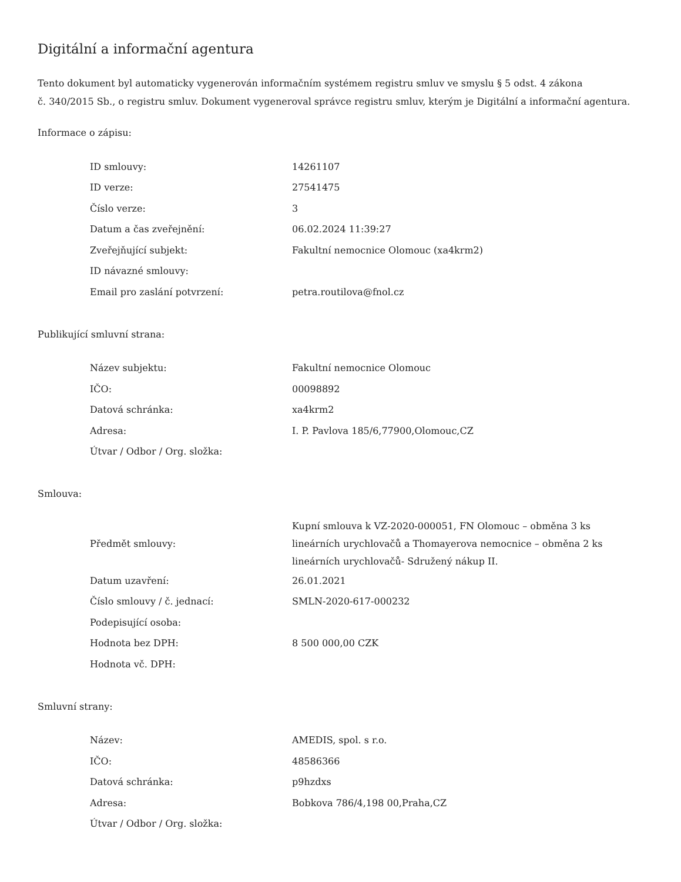Digitální a informační agentura
Tento dokument byl automaticky vygenerován informačním systémem registru smluv ve smyslu § 5 odst. 4 zákona
č. 340/2015 Sb., o registru smluv. Dokument vygeneroval správce registru smluv, kterým je Digitální a informační agentura.
Informace o zápisu:
| ID smlouvy: | 14261107 |
| ID verze: | 27541475 |
| Číslo verze: | 3 |
| Datum a čas zveřejnění: | 06.02.2024 11:39:27 |
| Zveřejňující subjekt: | Fakultní nemocnice Olomouc (xa4krm2) |
| ID návazné smlouvy: | |
| Email pro zaslání potvrzení: | petra.routilova@fnol.cz |
Publikující smluvní strana:
| Název subjektu: | Fakultní nemocnice Olomouc |
| IČO: | 00098892 |
| Datová schránka: | xa4krm2 |
| Adresa: | I. P. Pavlova 185/6,77900,Olomouc,CZ |
| Útvar / Odbor / Org. složka: | |
Smlouva:
| Předmět smlouvy: | Kupní smlouva k VZ-2020-000051, FN Olomouc – obměna 3 ks lineárních urychlovačů a Thomayerova nemocnice – obměna 2 ks lineárních urychlovačů- Sdružený nákup II. |
| Datum uzavření: | 26.01.2021 |
| Číslo smlouvy / č. jednací: | SMLN-2020-617-000232 |
| Podepisující osoba: | |
| Hodnota bez DPH: | 8 500 000,00 CZK |
| Hodnota vč. DPH: | |
Smluvní strany:
| Název: | AMEDIS, spol. s r.o. |
| IČO: | 48586366 |
| Datová schránka: | p9hzdxs |
| Adresa: | Bobkova 786/4,198 00,Praha,CZ |
| Útvar / Odbor / Org. složka: | |